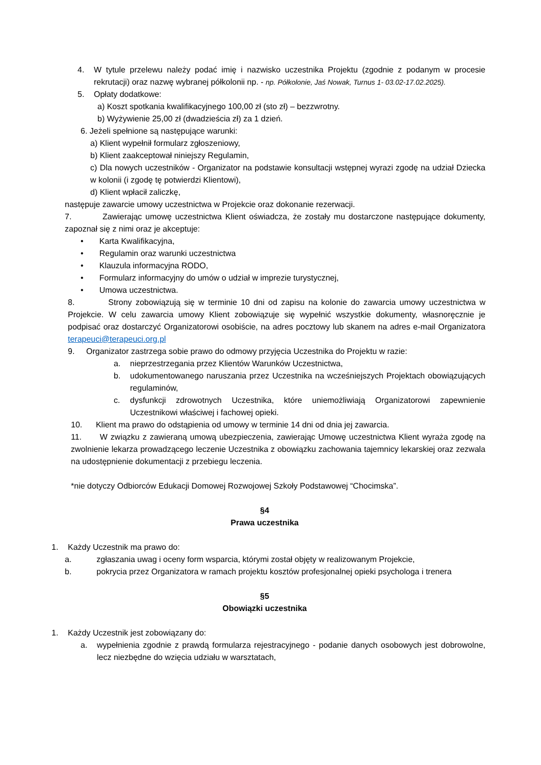4. W tytule przelewu należy podać imię i nazwisko uczestnika Projektu (zgodnie z podanym w procesie rekrutacji) oraz nazwę wybranej półkolonii np. - np. Półkolonie, Jaś Nowak, Turnus 1- 03.02-17.02.2025).
5. Opłaty dodatkowe:
a) Koszt spotkania kwalifikacyjnego 100,00 zł (sto zł) – bezzwrotny.
b) Wyżywienie 25,00 zł (dwadzieścia zł) za 1 dzień.
6. Jeżeli spełnione są następujące warunki:
a) Klient wypełnił formularz zgłoszeniowy,
b) Klient zaakceptował niniejszy Regulamin,
c) Dla nowych uczestników - Organizator na podstawie konsultacji wstępnej wyrazi zgodę na udział Dziecka w kolonii (i zgodę tę potwierdzi Klientowi),
d) Klient wpłacił zaliczkę,
następuje zawarcie umowy uczestnictwa w Projekcie oraz dokonanie rezerwacji.
7. Zawierając umowę uczestnictwa Klient oświadcza, że zostały mu dostarczone następujące dokumenty, zapoznał się z nimi oraz je akceptuje:
• Karta Kwalifikacyjna,
• Regulamin oraz warunki uczestnictwa
• Klauzula informacyjna RODO,
• Formularz informacyjny do umów o udział w imprezie turystycznej,
• Umowa uczestnictwa.
8. Strony zobowiązują się w terminie 10 dni od zapisu na kolonie do zawarcia umowy uczestnictwa w Projekcie. W celu zawarcia umowy Klient zobowiązuje się wypełnić wszystkie dokumenty, własnoręcznie je podpisać oraz dostarczyć Organizatorowi osobiście, na adres pocztowy lub skanem na adres e-mail Organizatora terapeuci@terapeuci.org.pl
9. Organizator zastrzega sobie prawo do odmowy przyjęcia Uczestnika do Projektu w razie:
a. nieprzestrzegania przez Klientów Warunków Uczestnictwa,
b. udokumentowanego naruszania przez Uczestnika na wcześniejszych Projektach obowiązujących regulaminów,
c. dysfunkcji zdrowotnych Uczestnika, które uniemożliwiają Organizatorowi zapewnienie Uczestnikowi właściwej i fachowej opieki.
10. Klient ma prawo do odstąpienia od umowy w terminie 14 dni od dnia jej zawarcia.
11. W związku z zawieraną umową ubezpieczenia, zawierając Umowę uczestnictwa Klient wyraża zgodę na zwolnienie lekarza prowadzącego leczenie Uczestnika z obowiązku zachowania tajemnicy lekarskiej oraz zezwala na udostępnienie dokumentacji z przebiegu leczenia.
*nie dotyczy Odbiorców Edukacji Domowej Rozwojowej Szkoły Podstawowej “Chocimska”.
§4
Prawa uczestnika
1. Każdy Uczestnik ma prawo do:
a. zgłaszania uwag i oceny form wsparcia, którymi został objęty w realizowanym Projekcie,
b. pokrycia przez Organizatora w ramach projektu kosztów profesjonalnej opieki psychologa i trenera
§5
Obowiązki uczestnika
1. Każdy Uczestnik jest zobowiązany do:
a. wypełnienia zgodnie z prawdą formularza rejestracyjnego - podanie danych osobowych jest dobrowolne, lecz niezbędne do wzięcia udziału w warsztatach,